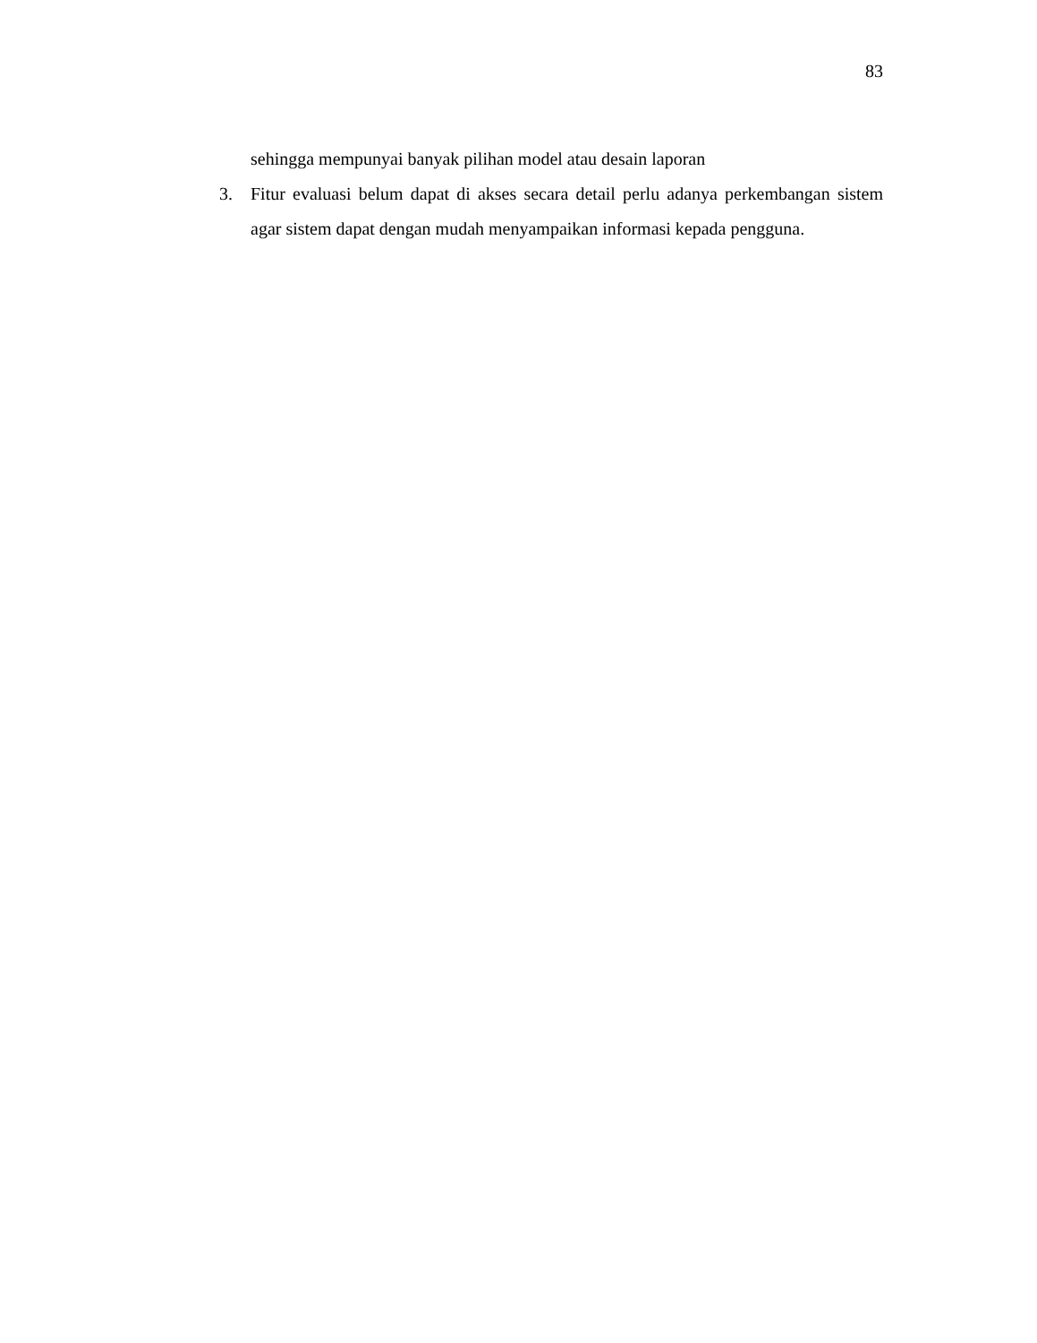83
sehingga mempunyai banyak pilihan model atau desain laporan
3. Fitur evaluasi belum dapat di akses secara detail perlu adanya perkembangan sistem agar sistem dapat dengan mudah menyampaikan informasi kepada pengguna.